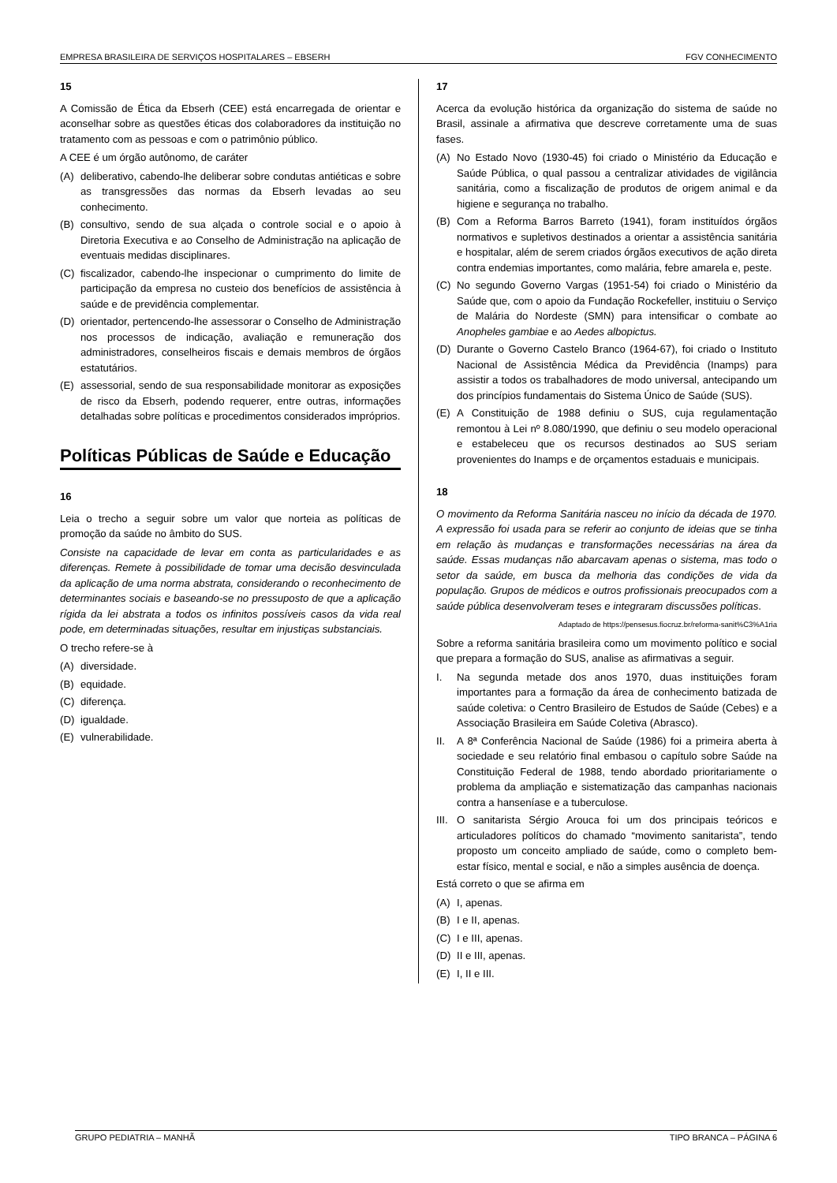EMPRESA BRASILEIRA DE SERVIÇOS HOSPITALARES – EBSERH FGV CONHECIMENTO
15
A Comissão de Ética da Ebserh (CEE) está encarregada de orientar e aconselhar sobre as questões éticas dos colaboradores da instituição no tratamento com as pessoas e com o patrimônio público.
A CEE é um órgão autônomo, de caráter
(A) deliberativo, cabendo-lhe deliberar sobre condutas antiéticas e sobre as transgressões das normas da Ebserh levadas ao seu conhecimento.
(B) consultivo, sendo de sua alçada o controle social e o apoio à Diretoria Executiva e ao Conselho de Administração na aplicação de eventuais medidas disciplinares.
(C) fiscalizador, cabendo-lhe inspecionar o cumprimento do limite de participação da empresa no custeio dos benefícios de assistência à saúde e de previdência complementar.
(D) orientador, pertencendo-lhe assessorar o Conselho de Administração nos processos de indicação, avaliação e remuneração dos administradores, conselheiros fiscais e demais membros de órgãos estatutários.
(E) assessorial, sendo de sua responsabilidade monitorar as exposições de risco da Ebserh, podendo requerer, entre outras, informações detalhadas sobre políticas e procedimentos considerados impróprios.
Políticas Públicas de Saúde e Educação
16
Leia o trecho a seguir sobre um valor que norteia as políticas de promoção da saúde no âmbito do SUS.
Consiste na capacidade de levar em conta as particularidades e as diferenças. Remete à possibilidade de tomar uma decisão desvinculada da aplicação de uma norma abstrata, considerando o reconhecimento de determinantes sociais e baseando-se no pressuposto de que a aplicação rígida da lei abstrata a todos os infinitos possíveis casos da vida real pode, em determinadas situações, resultar em injustiças substanciais.
O trecho refere-se à
(A) diversidade.
(B) equidade.
(C) diferença.
(D) igualdade.
(E) vulnerabilidade.
17
Acerca da evolução histórica da organização do sistema de saúde no Brasil, assinale a afirmativa que descreve corretamente uma de suas fases.
(A) No Estado Novo (1930-45) foi criado o Ministério da Educação e Saúde Pública, o qual passou a centralizar atividades de vigilância sanitária, como a fiscalização de produtos de origem animal e da higiene e segurança no trabalho.
(B) Com a Reforma Barros Barreto (1941), foram instituídos órgãos normativos e supletivos destinados a orientar a assistência sanitária e hospitalar, além de serem criados órgãos executivos de ação direta contra endemias importantes, como malária, febre amarela e, peste.
(C) No segundo Governo Vargas (1951-54) foi criado o Ministério da Saúde que, com o apoio da Fundação Rockefeller, instituiu o Serviço de Malária do Nordeste (SMN) para intensificar o combate ao Anopheles gambiae e ao Aedes albopictus.
(D) Durante o Governo Castelo Branco (1964-67), foi criado o Instituto Nacional de Assistência Médica da Previdência (Inamps) para assistir a todos os trabalhadores de modo universal, antecipando um dos princípios fundamentais do Sistema Único de Saúde (SUS).
(E) A Constituição de 1988 definiu o SUS, cuja regulamentação remontou à Lei nº 8.080/1990, que definiu o seu modelo operacional e estabeleceu que os recursos destinados ao SUS seriam provenientes do Inamps e de orçamentos estaduais e municipais.
18
O movimento da Reforma Sanitária nasceu no início da década de 1970. A expressão foi usada para se referir ao conjunto de ideias que se tinha em relação às mudanças e transformações necessárias na área da saúde. Essas mudanças não abarcavam apenas o sistema, mas todo o setor da saúde, em busca da melhoria das condições de vida da população. Grupos de médicos e outros profissionais preocupados com a saúde pública desenvolveram teses e integraram discussões políticas.
Adaptado de https://pensesus.fiocruz.br/reforma-sanit%C3%A1ria
Sobre a reforma sanitária brasileira como um movimento político e social que prepara a formação do SUS, analise as afirmativas a seguir.
I. Na segunda metade dos anos 1970, duas instituições foram importantes para a formação da área de conhecimento batizada de saúde coletiva: o Centro Brasileiro de Estudos de Saúde (Cebes) e a Associação Brasileira em Saúde Coletiva (Abrasco).
II. A 8ª Conferência Nacional de Saúde (1986) foi a primeira aberta à sociedade e seu relatório final embasou o capítulo sobre Saúde na Constituição Federal de 1988, tendo abordado prioritariamente o problema da ampliação e sistematização das campanhas nacionais contra a hanseníase e a tuberculose.
III. O sanitarista Sérgio Arouca foi um dos principais teóricos e articuladores políticos do chamado “movimento sanitarista”, tendo proposto um conceito ampliado de saúde, como o completo bem-estar físico, mental e social, e não a simples ausência de doença.
Está correto o que se afirma em
(A) I, apenas.
(B) I e II, apenas.
(C) I e III, apenas.
(D) II e III, apenas.
(E) I, II e III.
GRUPO PEDIATRIA – MANHÃ TIPO BRANCA – PÁGINA 6